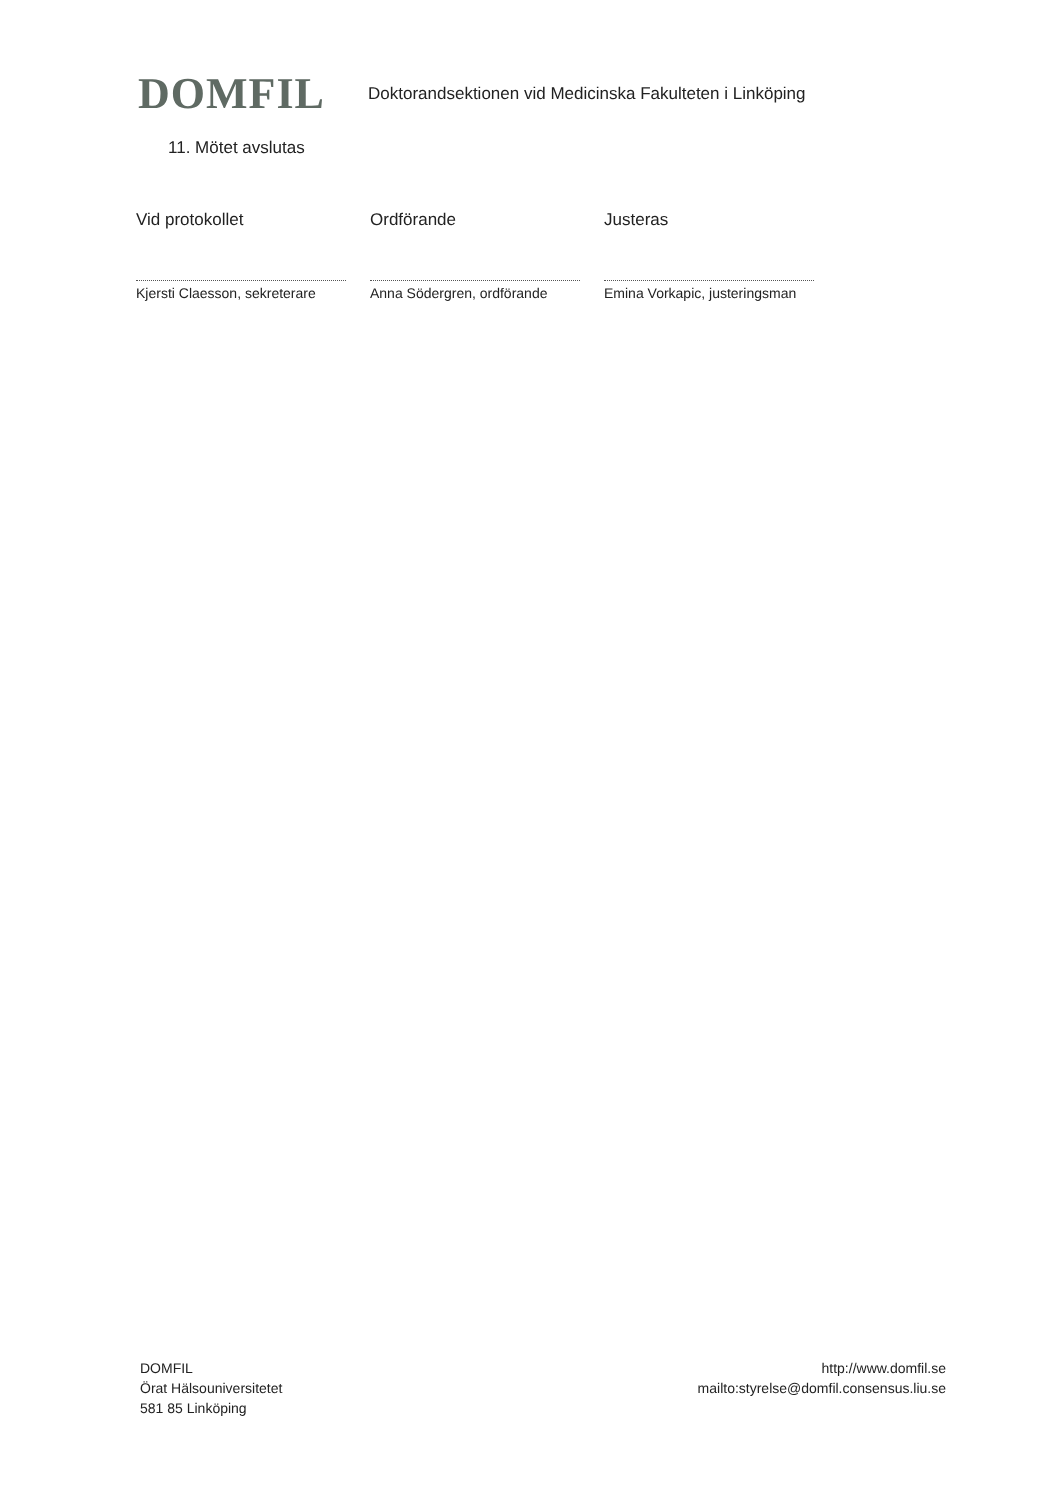DOMFIL
Doktorandsektionen vid Medicinska Fakulteten i Linköping
11. Mötet avslutas
Vid protokollet
Kjersti Claesson, sekreterare
Ordförande
Anna Södergren, ordförande
Justeras
Emina Vorkapic, justeringsman
DOMFIL
Örat Hälsouniversitetet
581 85 Linköping
http://www.domfil.se
mailto:styrelse@domfil.consensus.liu.se